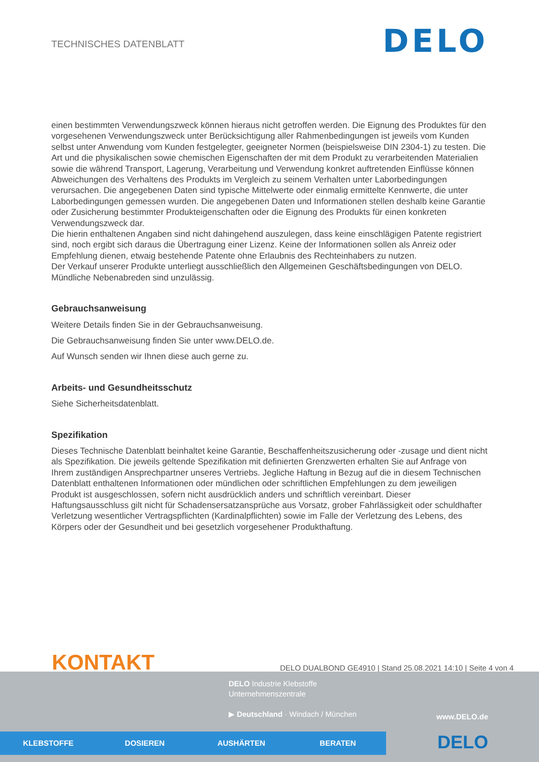TECHNISCHES DATENBLATT
DELO
einen bestimmten Verwendungszweck können hieraus nicht getroffen werden. Die Eignung des Produktes für den vorgesehenen Verwendungszweck unter Berücksichtigung aller Rahmenbedingungen ist jeweils vom Kunden selbst unter Anwendung vom Kunden festgelegter, geeigneter Normen (beispielsweise DIN 2304-1) zu testen. Die Art und die physikalischen sowie chemischen Eigenschaften der mit dem Produkt zu verarbeitenden Materialien sowie die während Transport, Lagerung, Verarbeitung und Verwendung konkret auftretenden Einflüsse können Abweichungen des Verhaltens des Produkts im Vergleich zu seinem Verhalten unter Laborbedingungen verursachen. Die angegebenen Daten sind typische Mittelwerte oder einmalig ermittelte Kennwerte, die unter Laborbedingungen gemessen wurden. Die angegebenen Daten und Informationen stellen deshalb keine Garantie oder Zusicherung bestimmter Produkteigenschaften oder die Eignung des Produkts für einen konkreten Verwendungszweck dar.
Die hierin enthaltenen Angaben sind nicht dahingehend auszulegen, dass keine einschlägigen Patente registriert sind, noch ergibt sich daraus die Übertragung einer Lizenz. Keine der Informationen sollen als Anreiz oder Empfehlung dienen, etwaig bestehende Patente ohne Erlaubnis des Rechteinhabers zu nutzen.
Der Verkauf unserer Produkte unterliegt ausschließlich den Allgemeinen Geschäftsbedingungen von DELO.
Mündliche Nebenabreden sind unzulässig.
Gebrauchsanweisung
Weitere Details finden Sie in der Gebrauchsanweisung.
Die Gebrauchsanweisung finden Sie unter www.DELO.de.
Auf Wunsch senden wir Ihnen diese auch gerne zu.
Arbeits- und Gesundheitsschutz
Siehe Sicherheitsdatenblatt.
Spezifikation
Dieses Technische Datenblatt beinhaltet keine Garantie, Beschaffenheitszusicherung oder -zusage und dient nicht als Spezifikation. Die jeweils geltende Spezifikation mit definierten Grenzwerten erhalten Sie auf Anfrage von Ihrem zuständigen Ansprechpartner unseres Vertriebs. Jegliche Haftung in Bezug auf die in diesem Technischen Datenblatt enthaltenen Informationen oder mündlichen oder schriftlichen Empfehlungen zu dem jeweiligen Produkt ist ausgeschlossen, sofern nicht ausdrücklich anders und schriftlich vereinbart. Dieser Haftungsausschluss gilt nicht für Schadensersatzansprüche aus Vorsatz, grober Fahrlässigkeit oder schuldhafter Verletzung wesentlicher Vertragspflichten (Kardinalpflichten) sowie im Falle der Verletzung des Lebens, des Körpers oder der Gesundheit und bei gesetzlich vorgesehener Produkthaftung.
KONTAKT
DELO DUALBOND GE4910 | Stand 25.08.2021 14:10 | Seite 4 von 4
DELO Industrie Klebstoffe
Unternehmenszentrale
▶ Deutschland · Windach / München
www.DELO.de
KLEBSTOFFE DOSIEREN AUSHÄRTEN BERATEN DELO